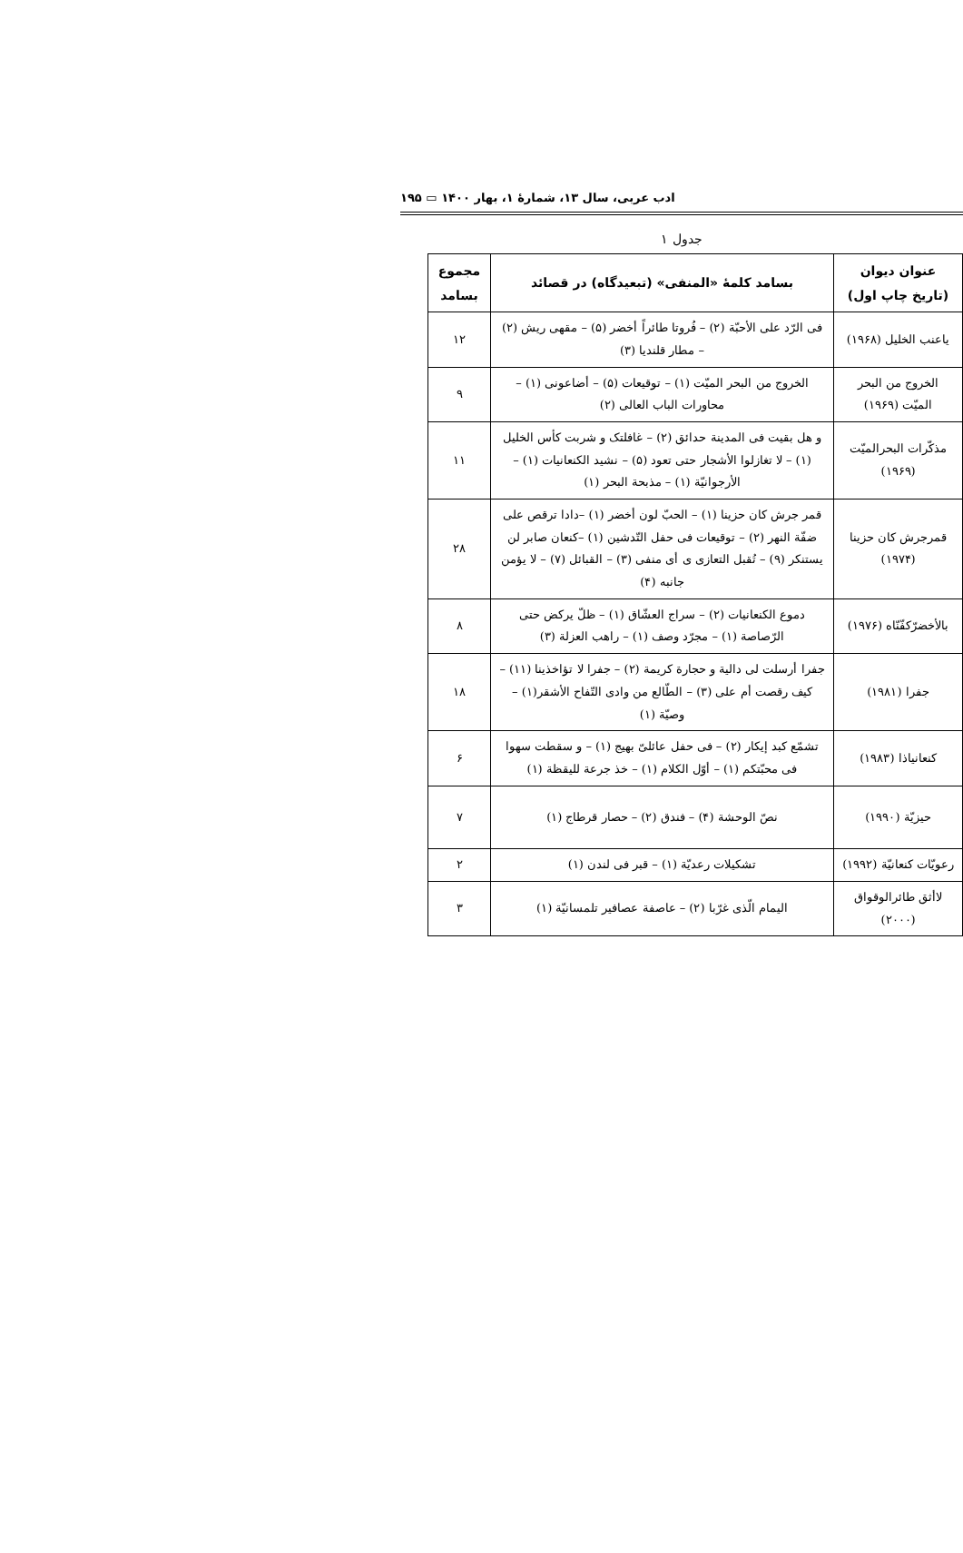ادب عربی، سال ۱۳، شمارهٔ ۱، بهار ۱۴۰۰ ▭ ۱۹۵
جدول ۱
| عنوان دیوان (تاریخ چاپ اول) | بسامد کلمهٔ «المنفی» (تبعیدگاه) در قصائد | مجموع بسامد |
| --- | --- | --- |
| یاعنب الخلیل (۱۹۶۸) | فی الرّد علی الأحبّة (۲) – فُروتا طائراً أخضر (۵) – مقهی ریش (۲) – مطار قلندیا (۳) | ۱۲ |
| الخروج من البحر المیّت (۱۹۶۹) | الخروج من البحر المیّت (۱) – توقیعات (۵) – أضاعونی (۱) – محاورات الباب العالی (۲) | ۹ |
| مذکّرات البحرالمیّت (۱۹۶۹) | و هل بقیت فی المدینة حدائق (۲) – غافلتک و شربت کأس الخلیل (۱) – لا تغازلوا الأشجار حتی تعود (۵) – نشید الکنعانیات (۱) – الأرجوانیّة (۱) – مذبحة البحر (۱) | ۱۱ |
| قمرجرش کان حزینا (۱۹۷۴) | قمر جرش کان حزینا (۱) – الحبّ لون أخضر (۱) –دادا ترقص علی ضفّة النهر (۲) – توقیعات فی حفل التّدشین (۱) –کنعان صابر لن یستنکر (۹) – تُقبل التعازی ی أی منفی (۳) – القبائل (۷) – لا یؤمن جانبه (۴) | ۲۸ |
| بالأخضرّکفّنّاه (۱۹۷۶) | دموع الکنعانیات (۲) – سراج العشّاق (۱) – ظلّ یرکض حتی الرّصاصة (۱) – مجرّد وصف (۱) – راهب العزلة (۳) | ۸ |
| جفرا (۱۹۸۱) | جفرا أرسلت لی دالیة و حجارة کریمة (۲) – جفرا لا تؤاخذینا (۱۱) –کیف رقصت أم علی (۳) – الطّالع من وادی التّفاح الأشقر(۱) – وصیّة (۱) | ۱۸ |
| کنعانیاذا (۱۹۸۳) | تشمّع کبد إیکار (۲) – فی حفل عائلیّ بهیج (۱) – و سقطت سهوا فی محبّتکم (۱) – أوّل الکلام (۱) – خذ جرعة للیقظة (۱) | ۶ |
| حیزیّة (۱۹۹۰) | نصّ الوحشة (۴) – فندق (۲) – حصار قرطاج (۱) | ۷ |
| رعویّات کنعانیّة (۱۹۹۲) | تشکیلات رعدیّة (۱) – قبر فی لندن (۱) | ۲ |
| لاأثق طائرالوقواق (۲۰۰۰) | الیمام الّذی غرّبا (۲) – عاصفة عصافیر تلمسانیّة (۱) | ۳ |